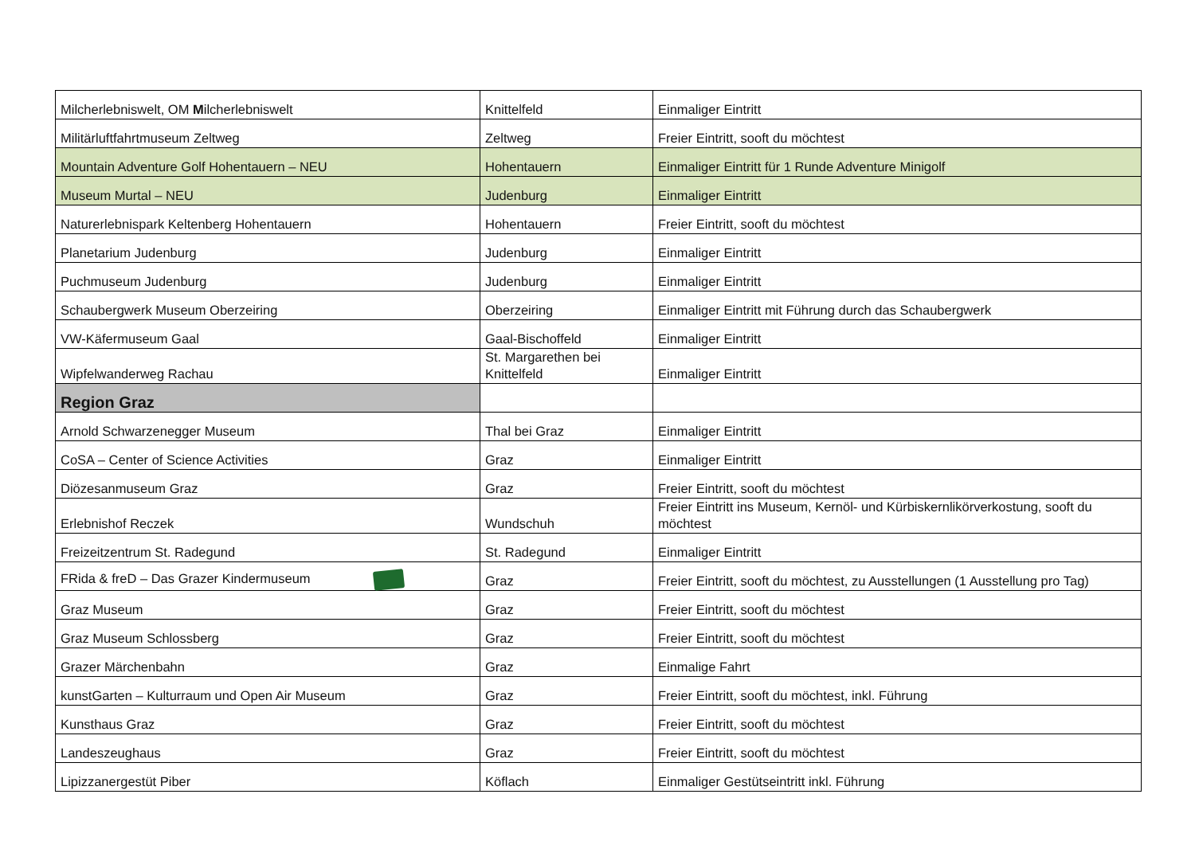| Milcherlebniswelt, OM M ilcherlebniswelt | Knittelfeld | Einmaliger Eintritt |
| Militärluftfahrtmuseum Zeltweg | Zeltweg | Freier Eintritt, sooft du möchtest |
| Mountain Adventure Golf Hohentauern – NEU | Hohentauern | Einmaliger Eintritt für 1 Runde Adventure Minigolf |
| Museum Murtal – NEU | Judenburg | Einmaliger Eintritt |
| Naturerlebnispark Keltenberg Hohentauern | Hohentauern | Freier Eintritt, sooft du möchtest |
| Planetarium Judenburg | Judenburg | Einmaliger Eintritt |
| Puchmuseum Judenburg | Judenburg | Einmaliger Eintritt |
| Schaubergwerk Museum Oberzeiring | Oberzeiring | Einmaliger Eintritt mit Führung durch das Schaubergwerk |
| VW-Käfermuseum Gaal | Gaal-Bischoffeld | Einmaliger Eintritt |
| Wipfelwanderweg Rachau | St. Margarethen bei Knittelfeld | Einmaliger Eintritt |
| Region Graz | | |
| Arnold Schwarzenegger Museum | Thal bei Graz | Einmaliger Eintritt |
| CoSA – Center of Science Activities | Graz | Einmaliger Eintritt |
| Diözesanmuseum Graz | Graz | Freier Eintritt, sooft du möchtest |
| Erlebnishof Reczek | Wundschuh | Freier Eintritt ins Museum, Kernöl- und Kürbiskernlikörverkostung, sooft du möchtest |
| Freizeitzentrum St. Radegund | St. Radegund | Einmaliger Eintritt |
| FRida & freD – Das Grazer Kindermuseum | Graz | Freier Eintritt, sooft du möchtest, zu Ausstellungen (1 Ausstellung pro Tag) |
| Graz Museum | Graz | Freier Eintritt, sooft du möchtest |
| Graz Museum Schlossberg | Graz | Freier Eintritt, sooft du möchtest |
| Grazer Märchenbahn | Graz | Einmalige Fahrt |
| kunstGarten – Kulturraum und Open Air Museum | Graz | Freier Eintritt, sooft du möchtest, inkl. Führung |
| Kunsthaus Graz | Graz | Freier Eintritt, sooft du möchtest |
| Landeszeughaus | Graz | Freier Eintritt, sooft du möchtest |
| Lipizzanergestüt Piber | Köflach | Einmaliger Gestütseintritt inkl. Führung |